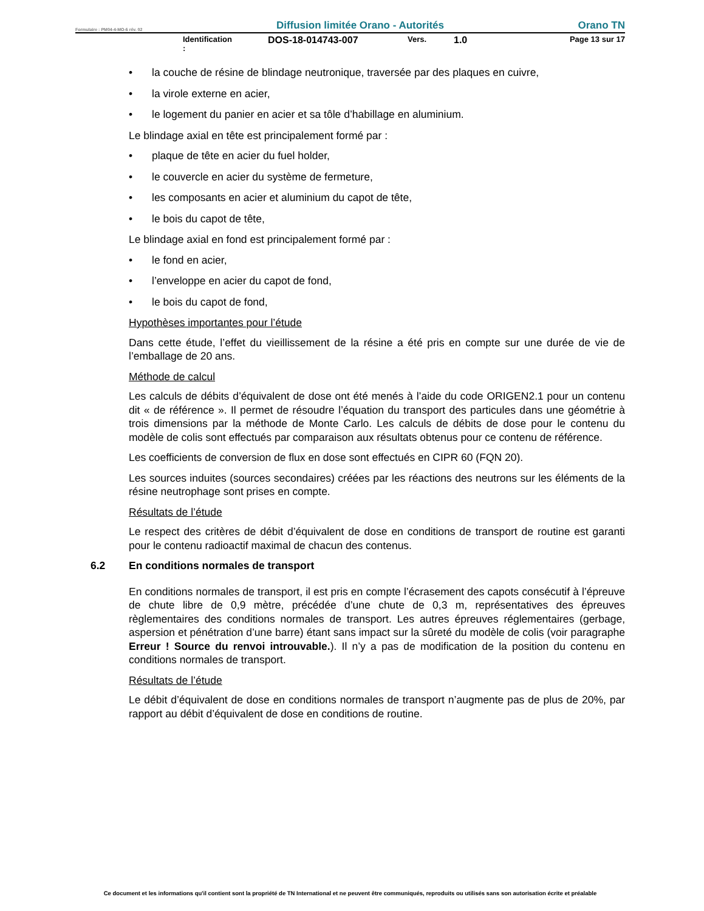Formulaire : PM04-4-MO-6 rév. 02 Diffusion limitée Orano - Autorités Orano TN
Identification : DOS-18-014743-007 Vers. 1.0 Page 13 sur 17
• la couche de résine de blindage neutronique, traversée par des plaques en cuivre,
• la virole externe en acier,
• le logement du panier en acier et sa tôle d’habillage en aluminium.
Le blindage axial en tête est principalement formé par :
• plaque de tête en acier du fuel holder,
• le couvercle en acier du système de fermeture,
• les composants en acier et aluminium du capot de tête,
• le bois du capot de tête,
Le blindage axial en fond est principalement formé par :
• le fond en acier,
• l’enveloppe en acier du capot de fond,
• le bois du capot de fond,
Hypothèses importantes pour l’étude
Dans cette étude, l’effet du vieillissement de la résine a été pris en compte sur une durée de vie de l’emballage de 20 ans.
Méthode de calcul
Les calculs de débits d’équivalent de dose ont été menés à l’aide du code ORIGEN2.1 pour un contenu dit « de référence ». Il permet de résoudre l’équation du transport des particules dans une géométrie à trois dimensions par la méthode de Monte Carlo. Les calculs de débits de dose pour le contenu du modèle de colis sont effectués par comparaison aux résultats obtenus pour ce contenu de référence.
Les coefficients de conversion de flux en dose sont effectués en CIPR 60 (FQN 20).
Les sources induites (sources secondaires) créées par les réactions des neutrons sur les éléments de la résine neutrophage sont prises en compte.
Résultats de l’étude
Le respect des critères de débit d’équivalent de dose en conditions de transport de routine est garanti pour le contenu radioactif maximal de chacun des contenus.
6.2 En conditions normales de transport
En conditions normales de transport, il est pris en compte l’écrasement des capots consécutif à l’épreuve de chute libre de 0,9 mètre, précédée d’une chute de 0,3 m, représentatives des épreuves règlementaires des conditions normales de transport. Les autres épreuves réglementaires (gerbage, aspersion et pénétration d’une barre) étant sans impact sur la sûreté du modèle de colis (voir paragraphe Erreur ! Source du renvoi introuvable.). Il n’y a pas de modification de la position du contenu en conditions normales de transport.
Résultats de l’étude
Le débit d’équivalent de dose en conditions normales de transport n’augmente pas de plus de 20%, par rapport au débit d’équivalent de dose en conditions de routine.
Ce document et les informations qu'il contient sont la propriété de TN International et ne peuvent être communiqués, reproduits ou utilisés sans son autorisation écrite et préalable